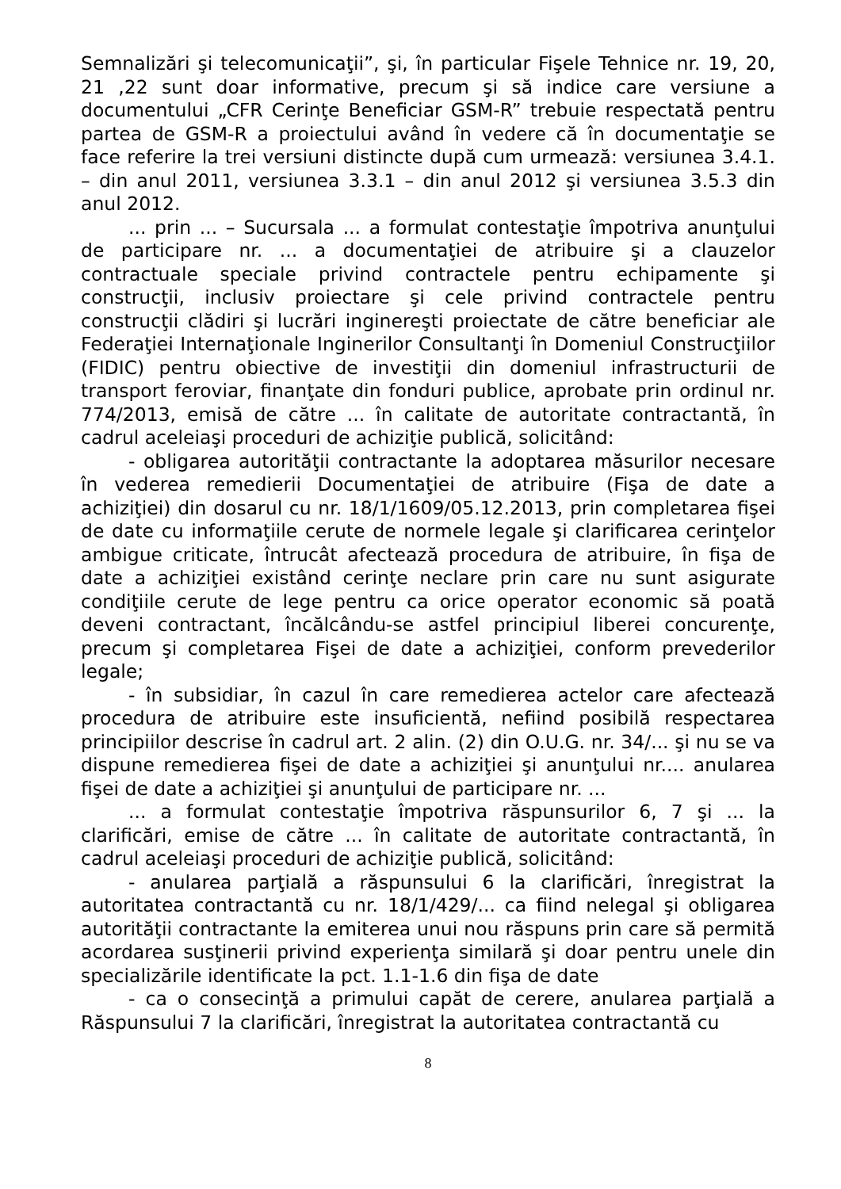Semnalizări şi telecomunicaţii”, şi, în particular Fişele Tehnice nr. 19, 20, 21 ,22 sunt doar informative, precum şi să indice care versiune a documentului „CFR Cerinţe Beneficiar GSM-R” trebuie respectată pentru partea de GSM-R a proiectului având în vedere că în documentaţie se face referire la trei versiuni distincte după cum urmează: versiunea 3.4.1. – din anul 2011, versiunea 3.3.1 – din anul 2012 şi versiunea 3.5.3 din anul 2012.
... prin ... – Sucursala ... a formulat contestaţie împotriva anunţului de participare nr. ... a documentaţiei de atribuire şi a clauzelor contractuale speciale privind contractele pentru echipamente şi construcţii, inclusiv proiectare şi cele privind contractele pentru construcţii clădiri şi lucrări inginereşti proiectate de către beneficiar ale Federaţiei Internaţionale Inginerilor Consultanţi în Domeniul Construcţiilor (FIDIC) pentru obiective de investiţii din domeniul infrastructurii de transport feroviar, finanţate din fonduri publice, aprobate prin ordinul nr. 774/2013, emisă de către ... în calitate de autoritate contractantă, în cadrul aceleiaşi proceduri de achiziţie publică, solicitând:
- obligarea autorităţii contractante la adoptarea măsurilor necesare în vederea remedierii Documentaţiei de atribuire (Fişa de date a achiziţiei) din dosarul cu nr. 18/1/1609/05.12.2013, prin completarea fişei de date cu informaţiile cerute de normele legale şi clarificarea cerinţelor ambigue criticate, întrucât afectează procedura de atribuire, în fişa de date a achiziţiei existând cerinţe neclare prin care nu sunt asigurate condiţiile cerute de lege pentru ca orice operator economic să poată deveni contractant, încălcându-se astfel principiul liberei concurenţe, precum şi completarea Fişei de date a achiziţiei, conform prevederilor legale;
- în subsidiar, în cazul în care remedierea actelor care afectează procedura de atribuire este insuficientă, nefiind posibilă respectarea principiilor descrise în cadrul art. 2 alin. (2) din O.U.G. nr. 34/... şi nu se va dispune remedierea fişei de date a achiziţiei şi anunţului nr.... anularea fişei de date a achiziţiei şi anunţului de participare nr. ...
... a formulat contestaţie împotriva răspunsurilor 6, 7 şi ... la clarificări, emise de către ... în calitate de autoritate contractantă, în cadrul aceleiaşi proceduri de achiziţie publică, solicitând:
- anularea parţială a răspunsului 6 la clarificări, înregistrat la autoritatea contractantă cu nr. 18/1/429/... ca fiind nelegal şi obligarea autorităţii contractante la emiterea unui nou răspuns prin care să permită acordarea susţinerii privind experienţa similară şi doar pentru unele din specializările identificate la pct. 1.1-1.6 din fişa de date
- ca o consecinţă a primului capăt de cerere, anularea parţială a Răspunsului 7 la clarificări, înregistrat la autoritatea contractantă cu
8